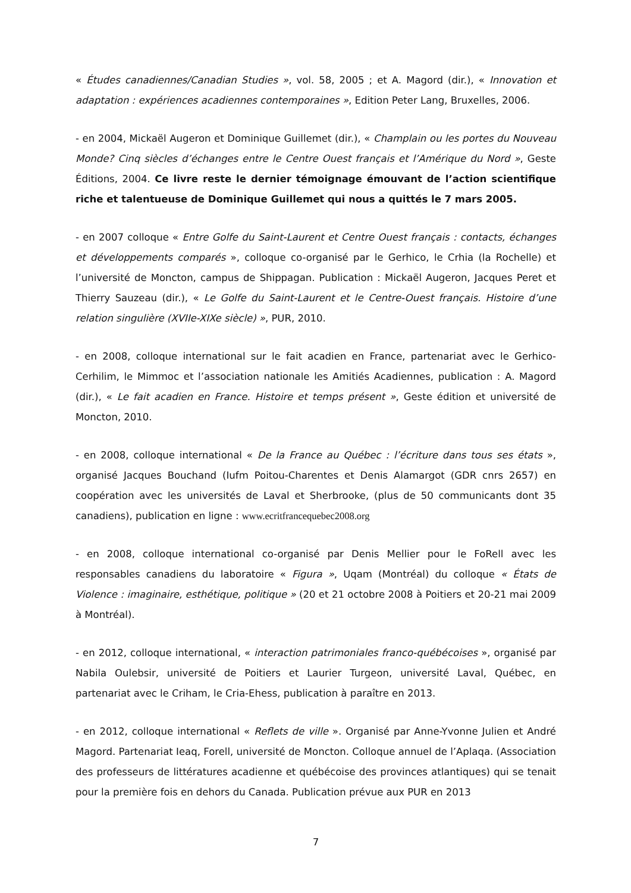« Études canadiennes/Canadian Studies », vol. 58, 2005 ; et A. Magord (dir.), « Innovation et adaptation : expériences acadiennes contemporaines », Edition Peter Lang, Bruxelles, 2006.
- en 2004, Mickaël Augeron et Dominique Guillemet (dir.), « Champlain ou les portes du Nouveau Monde? Cinq siècles d’échanges entre le Centre Ouest français et l’Amérique du Nord », Geste Éditions, 2004. Ce livre reste le dernier témoignage émouvant de l’action scientifique riche et talentueuse de Dominique Guillemet qui nous a quittés le 7 mars 2005.
- en 2007 colloque « Entre Golfe du Saint-Laurent et Centre Ouest français : contacts, échanges et développements comparés », colloque co-organisé par le Gerhico, le Crhia (la Rochelle) et l’université de Moncton, campus de Shippagan. Publication : Mickaël Augeron, Jacques Peret et Thierry Sauzeau (dir.), « Le Golfe du Saint-Laurent et le Centre-Ouest français. Histoire d’une relation singulière (XVIIe-XIXe siècle) », PUR, 2010.
- en 2008, colloque international sur le fait acadien en France, partenariat avec le Gerhico-Cerhilim, le Mimmoc et l’association nationale les Amitiés Acadiennes, publication : A. Magord (dir.), « Le fait acadien en France. Histoire et temps présent », Geste édition et université de Moncton, 2010.
- en 2008, colloque international « De la France au Québec : l’écriture dans tous ses états », organisé Jacques Bouchand (Iufm Poitou-Charentes et Denis Alamargot (GDR cnrs 2657) en coopération avec les universités de Laval et Sherbrooke, (plus de 50 communicants dont 35 canadiens), publication en ligne : www.ecritfrancequebec2008.org
- en 2008, colloque international co-organisé par Denis Mellier pour le FoRell avec les responsables canadiens du laboratoire « Figura », Uqam (Montréal) du colloque « États de Violence : imaginaire, esthétique, politique » (20 et 21 octobre 2008 à Poitiers et 20-21 mai 2009 à Montréal).
- en 2012, colloque international, « interaction patrimoniales franco-québécoises », organisé par Nabila Oulebsir, université de Poitiers et Laurier Turgeon, université Laval, Québec, en partenariat avec le Criham, le Cria-Ehess, publication à paraître en 2013.
- en 2012, colloque international « Reflets de ville ». Organisé par Anne-Yvonne Julien et André Magord. Partenariat Ieaq, Forell, université de Moncton. Colloque annuel de l’Aplaqa. (Association des professeurs de littératures acadienne et québécoise des provinces atlantiques) qui se tenait pour la première fois en dehors du Canada. Publication prévue aux PUR en 2013
7